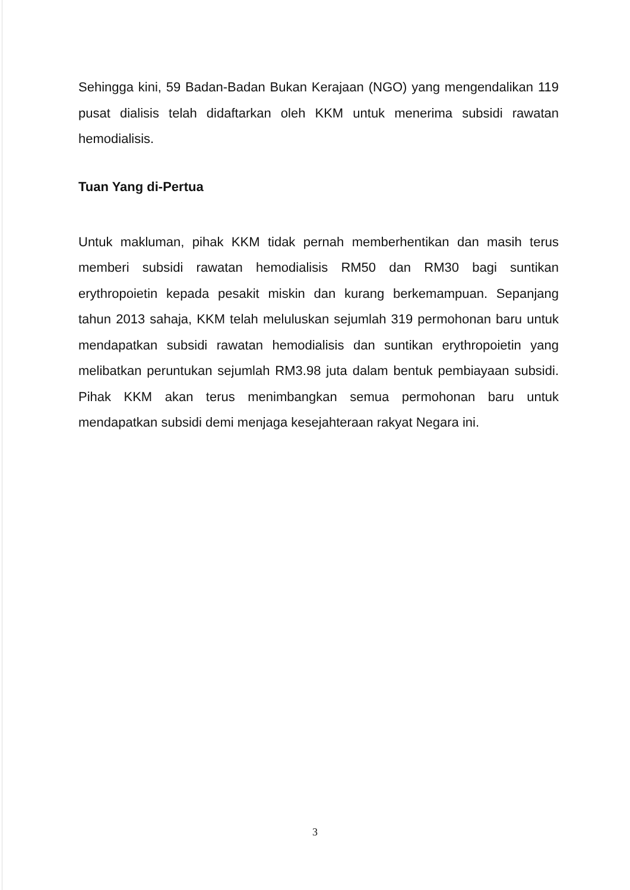Sehingga kini, 59 Badan-Badan Bukan Kerajaan (NGO) yang mengendalikan 119 pusat dialisis telah didaftarkan oleh KKM untuk menerima subsidi rawatan hemodialisis.
Tuan Yang di-Pertua
Untuk makluman, pihak KKM tidak pernah memberhentikan dan masih terus memberi subsidi rawatan hemodialisis RM50 dan RM30 bagi suntikan erythropoietin kepada pesakit miskin dan kurang berkemampuan. Sepanjang tahun 2013 sahaja, KKM telah meluluskan sejumlah 319 permohonan baru untuk mendapatkan subsidi rawatan hemodialisis dan suntikan erythropoietin yang melibatkan peruntukan sejumlah RM3.98 juta dalam bentuk pembiayaan subsidi. Pihak KKM akan terus menimbangkan semua permohonan baru untuk mendapatkan subsidi demi menjaga kesejahteraan rakyat Negara ini.
3